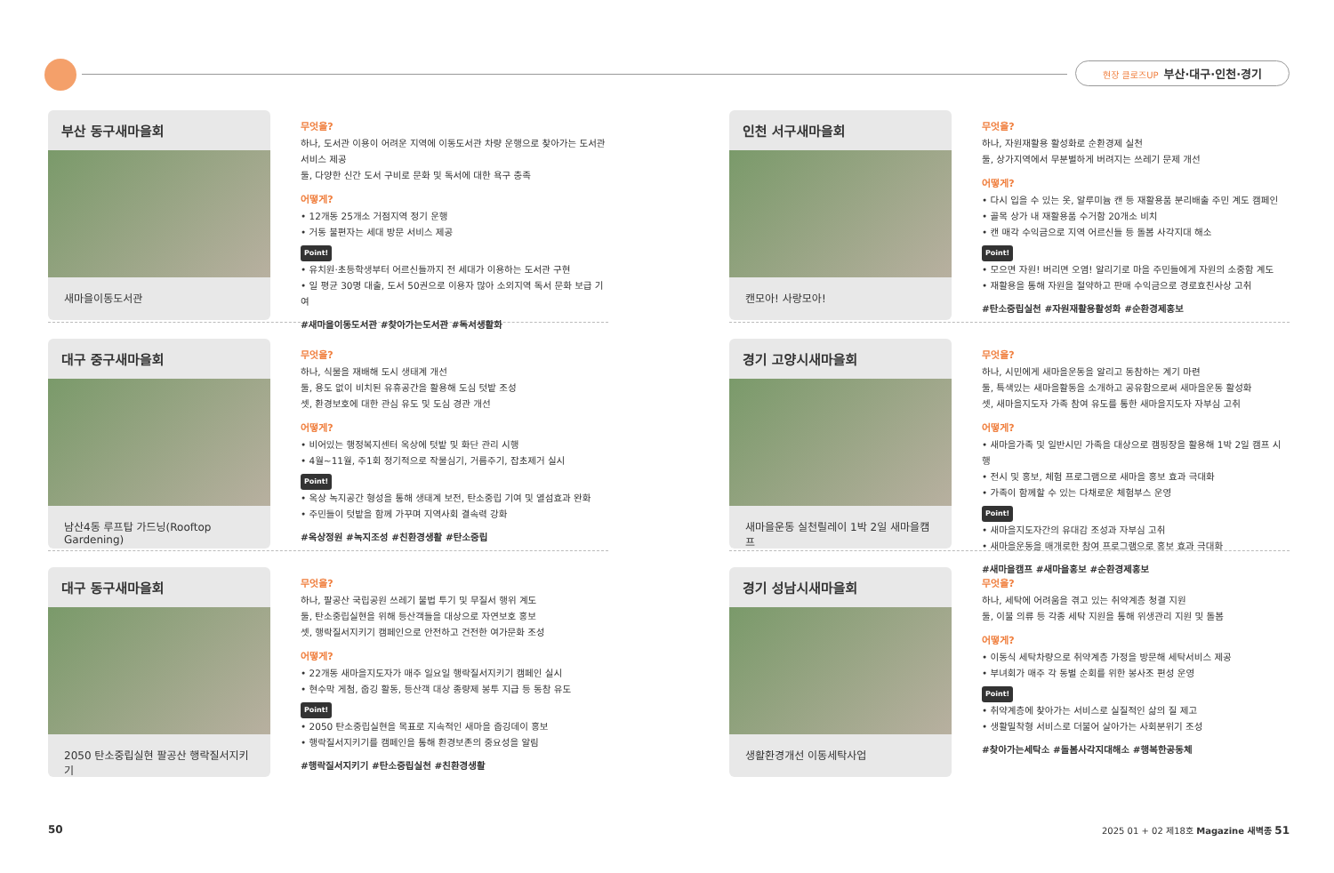현장 클로즈UP 부산·대구·인천·경기
부산 동구새마을회
새마을이동도서관
무엇을?
하나, 도서관 이용이 어려운 지역에 이동도서관 차량 운행으로 찾아가는 도서관 서비스 제공
둘, 다양한 신간 도서 구비로 문화 및 독서에 대한 욕구 충족
어떻게?
• 12개동 25개소 거점지역 정기 운행
• 거동 불편자는 세대 방문 서비스 제공
Point!
• 유치원·초등학생부터 어르신들까지 전 세대가 이용하는 도서관 구현
• 일 평균 30명 대출, 도서 50권으로 이용자 많아 소외지역 독서 문화 보급 기여
#새마을이동도서관 #찾아가는도서관 #독서생활화
대구 중구새마을회
남산4동 루프탑 가드닝(Rooftop Gardening)
무엇을?
하나, 식물을 재배해 도시 생태계 개선
둘, 용도 없이 비치된 유휴공간을 활용해 도심 텃밭 조성
셋, 환경보호에 대한 관심 유도 및 도심 경관 개선
어떻게?
• 비어있는 행정복지센터 옥상에 텃밭 및 화단 관리 시행
• 4월~11월, 주1회 정기적으로 작물심기, 거름주기, 잡초제거 실시
Point!
• 옥상 녹지공간 형성을 통해 생태계 보전, 탄소중립 기여 및 열섬효과 완화
• 주민들이 텃밭을 함께 가꾸며 지역사회 결속력 강화
#옥상정원 #녹지조성 #친환경생활 #탄소중립
대구 동구새마을회
2050 탄소중립실현 팔공산 행락질서지키기
무엇을?
하나, 팔공산 국립공원 쓰레기 불법 투기 및 무질서 행위 계도
둘, 탄소중립실현을 위해 등산객들을 대상으로 자연보호 홍보
셋, 행락질서지키기 캠페인으로 안전하고 건전한 여가문화 조성
어떻게?
• 22개동 새마을지도자가 매주 일요일 행락질서지키기 캠페인 실시
• 현수막 게첨, 줍깅 활동, 등산객 대상 종량제 봉투 지급 등 동참 유도
Point!
• 2050 탄소중립실현을 목표로 지속적인 새마을 줍깅데이 홍보
• 행락질서지키기를 캠페인을 통해 환경보존의 중요성을 알림
#행락질서지키기 #탄소중립실천 #친환경생활
인천 서구새마을회
캔모아! 사랑모아!
무엇을?
하나, 자원재활용 활성화로 순환경제 실천
둘, 상가지역에서 무분별하게 버려지는 쓰레기 문제 개선
어떻게?
• 다시 입을 수 있는 옷, 알루미늄 캔 등 재활용품 분리배출 주민 계도 캠페인
• 골목 상가 내 재활용품 수거함 20개소 비치
• 캔 매각 수익금으로 지역 어르신들 등 돌봄 사각지대 해소
Point!
• 모으면 자원! 버리면 오염! 알리기로 마을 주민들에게 자원의 소중함 계도
• 재활용을 통해 자원을 절약하고 판매 수익금으로 경로효친사상 고취
#탄소중립실천 #자원재활용활성화 #순환경제홍보
경기 고양시새마을회
새마을운동 실천릴레이 1박 2일 새마을캠프
무엇을?
하나, 시민에게 새마을운동을 알리고 동참하는 계기 마련
둘, 특색있는 새마을활동을 소개하고 공유함으로써 새마을운동 활성화
셋, 새마을지도자 가족 참여 유도를 통한 새마을지도자 자부심 고취
어떻게?
• 새마을가족 및 일반시민 가족을 대상으로 캠핑장을 활용해 1박 2일 캠프 시행
• 전시 및 홍보, 체험 프로그램으로 새마을 홍보 효과 극대화
• 가족이 함께할 수 있는 다채로운 체험부스 운영
Point!
• 새마을지도자간의 유대감 조성과 자부심 고취
• 새마을운동을 매개로한 참여 프로그램으로 홍보 효과 극대화
#새마을캠프 #새마을홍보 #순환경제홍보
경기 성남시새마을회
생활환경개선 이동세탁사업
무엇을?
하나, 세탁에 어려움을 겪고 있는 취약계층 청결 지원
둘, 이불 의류 등 각종 세탁 지원을 통해 위생관리 지원 및 돌봄
어떻게?
• 이동식 세탁차량으로 취약계층 가정을 방문해 세탁서비스 제공
• 부녀회가 매주 각 동별 순회를 위한 봉사조 편성 운영
Point!
• 취약계층에 찾아가는 서비스로 실질적인 삶의 질 제고
• 생활밀착형 서비스로 더불어 살아가는 사회분위기 조성
#찾아가는세탁소 #돌봄사각지대해소 #행복한공동체
50 2025 01 + 02 제18호 Magazine 새벽종 51